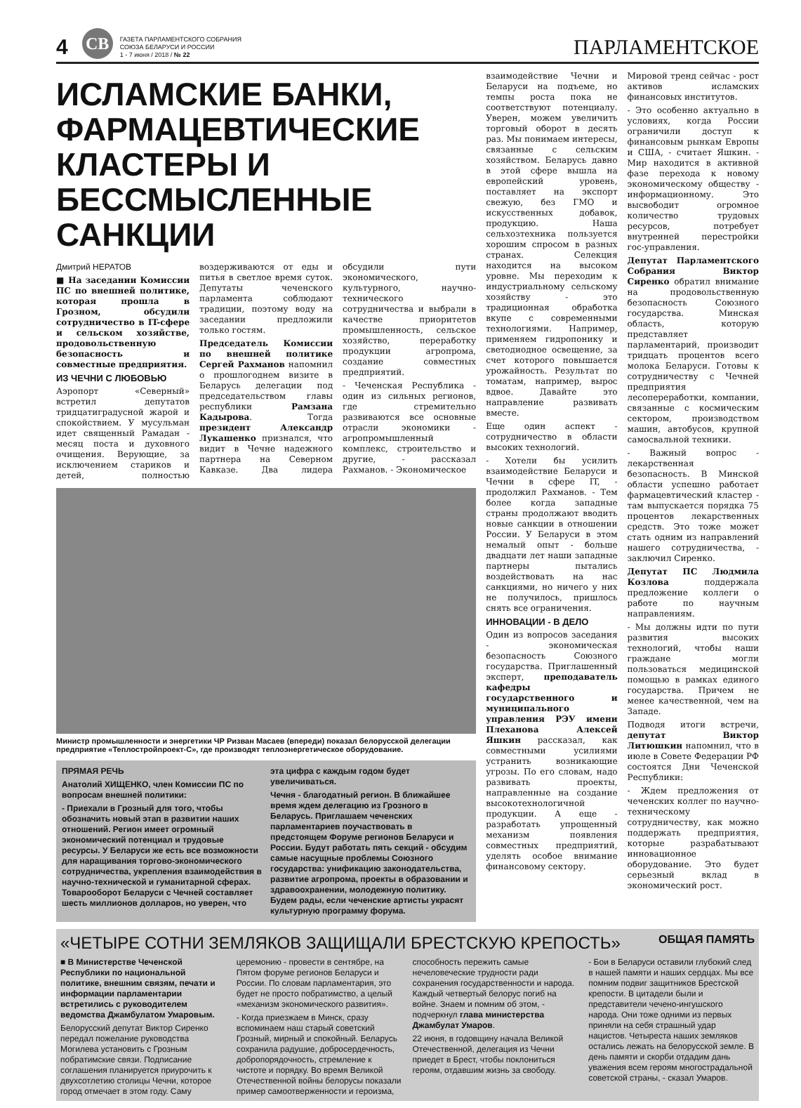4 СВ
ГАЗЕТА ПАРЛАМЕНТСКОГО СОБРАНИЯ
СОЮЗА БЕЛАРУСИ И РОССИИ
1 - 7 июня / 2018 / № 22
ПАРЛАМЕНТСКОЕ
ИСЛАМСКИЕ БАНКИ, ФАРМАЦЕВТИЧЕСКИЕ КЛАСТЕРЫ И БЕССМЫСЛЕННЫЕ САНКЦИИ
Дмитрий НЕРАТОВ
■ На заседании Комиссии ПС по внешней политике, которая прошла в Грозном, обсудили сотрудничество в IT-сфере и сельском хозяйстве, продовольственную безопасность и совместные предприятия.
ИЗ ЧЕЧНИ С ЛЮБОВЬЮ
Аэропорт «Северный» встретил депутатов тридцатиградусной жарой и спокойствием. У мусульман идет священный Рамадан - месяц поста и духовного очищения. Верующие, за исключением стариков и детей, полностью воздерживаются от еды и питья в светлое время суток. Депутаты чеченского парламента соблюдают традиции, поэтому воду на заседании предложили только гостям.
Председатель Комиссии по внешней политике Сергей Рахманов напомнил о прошлогоднем визите в Беларусь делегации под председательством главы республики Рамзана Кадырова. Тогда президент Александр Лукашенко признался, что видит в Чечне надежного партнера на Северном Кавказе. Два лидера обсудили пути экономического, культурного, научно-технического сотрудничества и выбрали в качестве приоритетов промышленность, сельское хозяйство, переработку продукции агропрома, создание совместных предприятий.
- Чеченская Республика - один из сильных регионов, где стремительно развиваются все основные отрасли экономики - агропромышленный комплекс, строительство и другие, - рассказал Рахманов. - Экономическое
Министр промышленности и энергетики ЧР Ризван Масаев (впереди) показал белорусской делегации предприятие «Теплостройпроект-С», где производят теплоэнергетическое оборудование.
ПРЯМАЯ РЕЧЬ
Анатолий ХИЩЕНКО, член Комиссии ПС по вопросам внешней политики:
- Приехали в Грозный для того, чтобы обозначить новый этап в развитии наших отношений. Регион имеет огромный экономический потенциал и трудовые ресурсы. У Беларуси же есть все возможности для наращивания торгово-экономического сотрудничества, укрепления взаимодействия в научно-технической и гуманитарной сферах. Товарооборот Беларуси с Чечней составляет шесть миллионов долларов, но уверен, что эта цифра с каждым годом будет увеличиваться.
Чечня - благодатный регион. В ближайшее время ждем делегацию из Грозного в Беларусь. Приглашаем чеченских парламентариев поучаствовать в предстоящем Форуме регионов Беларуси и России. Будут работать пять секций - обсудим самые насущные проблемы Союзного государства: унификацию законодательства, развитие агропрома, проекты в образовании и здравоохранении, молодежную политику. Будем рады, если чеченские артисты украсят культурную программу форума.
взаимодействие Чечни и Беларуси на подъеме, но темпы роста пока не соответствуют потенциалу. Уверен, можем увеличить торговый оборот в десять раз. Мы понимаем интересы, связанные с сельским хозяйством. Беларусь давно в этой сфере вышла на европейский уровень, поставляет на экспорт свежую, без ГМО и искусственных добавок, продукцию. Наша сельхозтехника пользуется хорошим спросом в разных странах. Селекция находится на высоком уровне. Мы переходим к индустриальному сельскому хозяйству - это традиционная обработка вкупе с современными технологиями. Например, применяем гидропонику и светодиодное освещение, за счет которого повышается урожайность. Результат по томатам, например, вырос вдвое. Давайте это направление развивать вместе.
Еще один аспект - сотрудничество в области высоких технологий.
- Хотели бы усилить взаимодействие Беларуси и Чечни в сфере IT, - продолжил Рахманов. - Тем более когда западные страны продолжают вводить новые санкции в отношении России. У Беларуси в этом немалый опыт - больше двадцати лет наши западные партнеры пытались воздействовать на нас санкциями, но ничего у них не получилось, пришлось снять все ограничения.
ИННОВАЦИИ - В ДЕЛО
Один из вопросов заседания - экономическая безопасность Союзного государства. Приглашенный эксперт, преподаватель кафедры государственного и муниципального управления РЭУ имени Плеханова Алексей Яшкин рассказал, как совместными усилиями устранить возникающие угрозы. По его словам, надо развивать проекты, направленные на создание высокотехнологичной продукции. А еще - разработать упрощенный механизм появления совместных предприятий, уделять особое внимание финансовому сектору.
Мировой тренд сейчас - рост активов исламских финансовых институтов.
- Это особенно актуально в условиях, когда России ограничили доступ к финансовым рынкам Европы и США, - считает Яшкин. - Мир находится в активной фазе перехода к новому экономическому обществу - информационному. Это высвободит огромное количество трудовых ресурсов, потребует внутренней перестройки гос-управления.
Депутат Парламентского Собрания Виктор Сиренко обратил внимание на продовольственную безопасность Союзного государства. Минская область, которую представляет парламентарий, производит тридцать процентов всего молока Беларуси. Готовы к сотрудничеству с Чечней предприятия лесопереработки, компании, связанные с космическим сектором, производством машин, автобусов, крупной самосвальной техники.
- Важный вопрос - лекарственная безопасность. В Минской области успешно работает фармацевтический кластер - там выпускается порядка 75 процентов лекарственных средств. Это тоже может стать одним из направлений нашего сотрудничества, - заключил Сиренко.
Депутат ПС Людмила Козлова поддержала предложение коллеги о работе по научным направлениям.
- Мы должны идти по пути развития высоких технологий, чтобы наши граждане могли пользоваться медицинской помощью в рамках единого государства. Причем не менее качественной, чем на Западе.
Подводя итоги встречи, депутат Виктор Литюшкин напомнил, что в июле в Совете Федерации РФ состоятся Дни Чеченской Республики:
- Ждем предложения от чеченских коллег по научно-техническому сотрудничеству, как можно поддержать предприятия, которые разрабатывают инновационное оборудование. Это будет серьезный вклад в экономический рост.
«ЧЕТЫРЕ СОТНИ ЗЕМЛЯКОВ ЗАЩИЩАЛИ БРЕСТСКУЮ КРЕПОСТЬ» ОБЩАЯ ПАМЯТЬ
■ В Министерстве Чеченской Республики по национальной политике, внешним связям, печати и информации парламентарии встретились с руководителем ведомства Джамбулатом Умаровым.
Белорусский депутат Виктор Сиренко передал пожелание руководства Могилева установить с Грозным побратимские связи. Подписание соглашения планируется приурочить к двухсотлетию столицы Чечни, которое город отмечает в этом году. Саму церемонию - провести в сентябре, на Пятом форуме регионов Беларуси и России. По словам парламентария, это будет не просто побратимство, а целый «механизм экономического развития».
- Когда приезжаем в Минск, сразу вспоминаем наш старый советский Грозный, мирный и спокойный. Беларусь сохранила радушие, добросердечность, добропорядочность, стремление к чистоте и порядку. Во время Великой Отечественной войны белорусы показали пример самоотверженности и героизма, способность пережить самые нечеловеческие трудности ради сохранения государственности и народа. Каждый четвертый белорус погиб на войне. Знаем и помним об этом, - подчеркнул глава министерства Джамбулат Умаров.
22 июня, в годовщину начала Великой Отечественной, делегация из Чечни приедет в Брест, чтобы поклониться героям, отдавшим жизнь за свободу.
- Бои в Беларуси оставили глубокий след в нашей памяти и наших сердцах. Мы все помним подвиг защитников Брестской крепости. В цитадели были и представители чечено-ингушского народа. Они тоже одними из первых приняли на себя страшный удар нацистов. Четыреста наших земляков остались лежать на белорусской земле. В день памяти и скорби отдадим дань уважения всем героям многострадальной советской страны, - сказал Умаров.